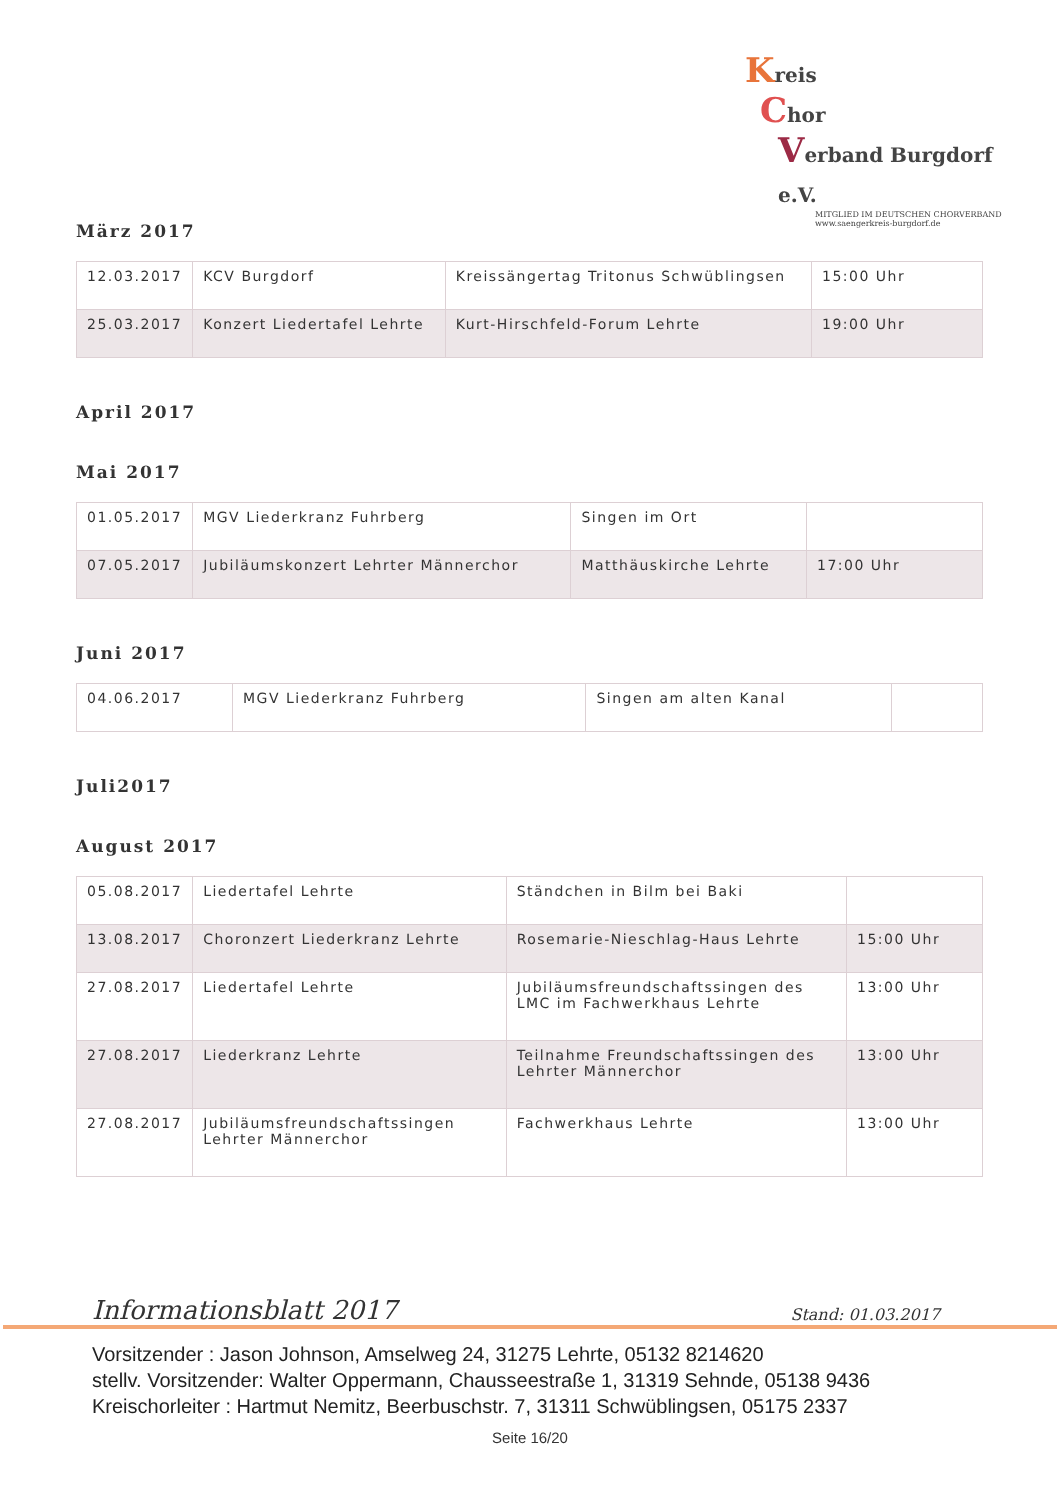Kreis
Chor
Verband Burgdorf e.V.
MITGLIED IM DEUTSCHEN CHORVERBAND
www.saengerkreis-burgdorf.de
März 2017
| 12.03.2017 | KCV Burgdorf | Kreissängertag Tritonus Schwüblingsen | 15:00 Uhr |
| 25.03.2017 | Konzert Liedertafel Lehrte | Kurt-Hirschfeld-Forum Lehrte | 19:00 Uhr |
April 2017
Mai 2017
| 01.05.2017 | MGV Liederkranz Fuhrberg | Singen im Ort | |
| 07.05.2017 | Jubiläumskonzert Lehrter Männerchor | Matthäuskirche Lehrte | 17:00 Uhr |
Juni 2017
| 04.06.2017 | MGV Liederkranz Fuhrberg | Singen am alten Kanal | |
Juli2017
August 2017
| 05.08.2017 | Liedertafel Lehrte | Ständchen in Bilm bei Baki | |
| 13.08.2017 | Choronzert Liederkranz Lehrte | Rosemarie-Nieschlag-Haus Lehrte | 15:00 Uhr |
| 27.08.2017 | Liedertafel Lehrte | Jubiläumsfreundschaftssingen des LMC im Fachwerkhaus Lehrte | 13:00 Uhr |
| 27.08.2017 | Liederkranz Lehrte | Teilnahme Freundschaftssingen des Lehrter Männerchor | 13:00 Uhr |
| 27.08.2017 | Jubiläumsfreundschaftssingen Lehrter Männerchor | Fachwerkhaus Lehrte | 13:00 Uhr |
Informationsblatt 2017 Stand: 01.03.2017
Vorsitzender : Jason Johnson, Amselweg 24, 31275 Lehrte, 05132 8214620
stellv. Vorsitzender: Walter Oppermann, Chausseestraße 1, 31319 Sehnde, 05138 9436
Kreischorleiter : Hartmut Nemitz, Beerbuschstr. 7, 31311 Schwüblingsen, 05175 2337
Seite 16/20